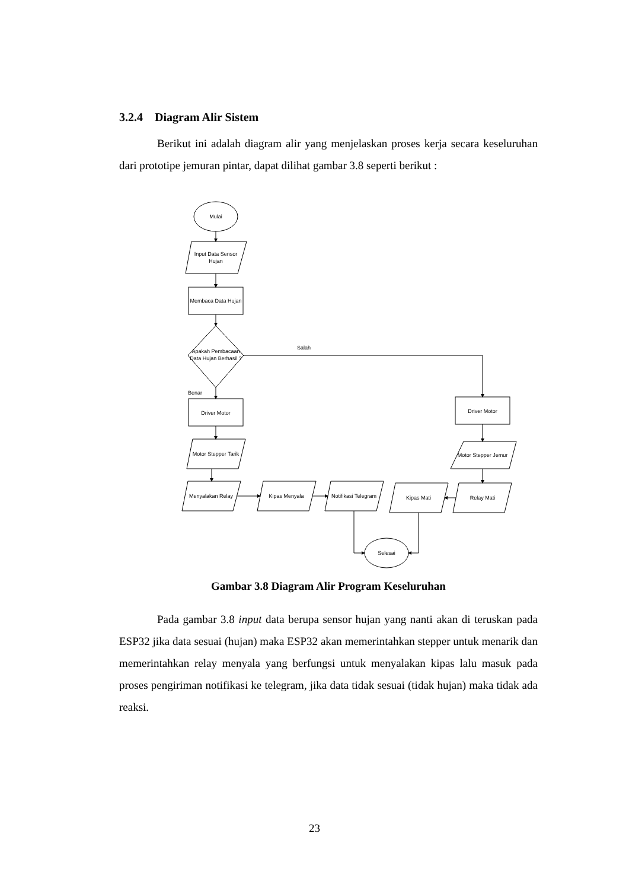3.2.4 Diagram Alir Sistem
Berikut ini adalah diagram alir yang menjelaskan proses kerja secara keseluruhan dari prototipe jemuran pintar, dapat dilihat gambar 3.8 seperti berikut :
Mulai
Input Data Sensor
Hujan
Membaca Data Hujan
Apakah Pembacaan
Data Hujan Berhasil ?
Salah
Benar
Driver Motor
Motor Stepper Tarik
Menyalakan Relay
Kipas Menyala
Notifikasi Telegram
Kipas Mati
Relay Mati
Driver Motor
Motor Stepper Jemur
Selesai
Gambar 3.8 Diagram Alir Program Keseluruhan
Pada gambar 3.8 input data berupa sensor hujan yang nanti akan di teruskan pada ESP32 jika data sesuai (hujan) maka ESP32 akan memerintahkan stepper untuk menarik dan memerintahkan relay menyala yang berfungsi untuk menyalakan kipas lalu masuk pada proses pengiriman notifikasi ke telegram, jika data tidak sesuai (tidak hujan) maka tidak ada reaksi.
23